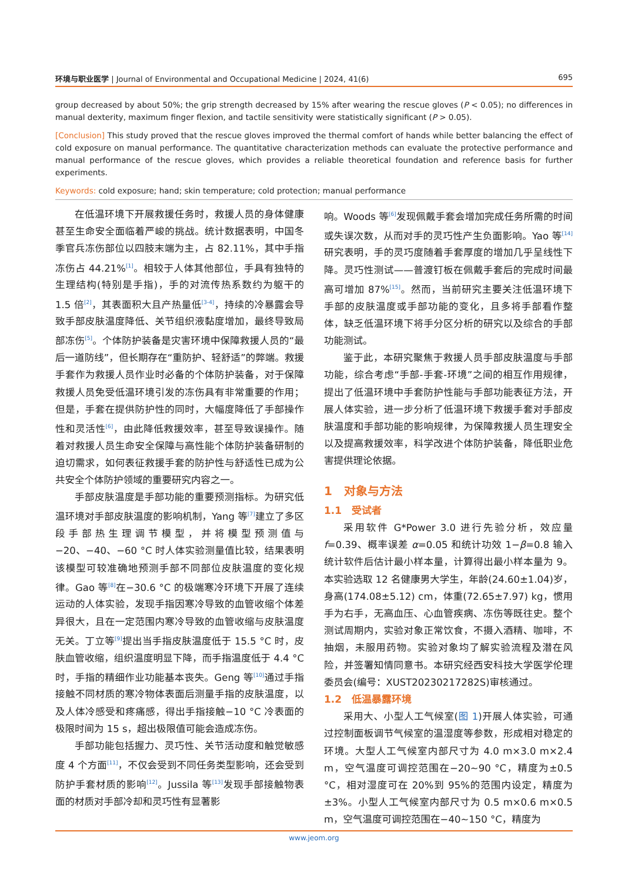环境与职业医学 | Journal of Environmental and Occupational Medicine | 2024, 41(6) 695
group decreased by about 50%; the grip strength decreased by 15% after wearing the rescue gloves (P < 0.05); no differences in manual dexterity, maximum finger flexion, and tactile sensitivity were statistically significant (P > 0.05).
[Conclusion] This study proved that the rescue gloves improved the thermal comfort of hands while better balancing the effect of cold exposure on manual performance. The quantitative characterization methods can evaluate the protective performance and manual performance of the rescue gloves, which provides a reliable theoretical foundation and reference basis for further experiments.
Keywords: cold exposure; hand; skin temperature; cold protection; manual performance
在低温环境下开展救援任务时，救援人员的身体健康甚至生命安全面临着严峻的挑战。统计数据表明，中国冬季官兵冻伤部位以四肢末端为主，占 82.11%，其中手指冻伤占 44.21%<sup>[1]</sup>。相较于人体其他部位，手具有独特的生理结构(特别是手指)，手的对流传热系数约为躯干的 1.5 倍<sup>[2]</sup>，其表面积大且产热量低<sup>[3-4]</sup>，持续的冷暴露会导致手部皮肤温度降低、关节组织液黏度增加，最终导致局部冻伤<sup>[5]</sup>。个体防护装备是灾害环境中保障救援人员的“最后一道防线”，但长期存在“重防护、轻舒适”的弊端。救援手套作为救援人员作业时必备的个体防护装备，对于保障救援人员免受低温环境引发的冻伤具有非常重要的作用；但是，手套在提供防护性的同时，大幅度降低了手部操作性和灵活性<sup>[6]</sup>，由此降低救援效率，甚至导致误操作。随着对救援人员生命安全保障与高性能个体防护装备研制的迫切需求，如何表征救援手套的防护性与舒适性已成为公共安全个体防护领域的重要研究内容之一。
手部皮肤温度是手部功能的重要预测指标。为研究低温环境对手部皮肤温度的影响机制，Yang 等<sup>[7]</sup>建立了多区段手部热生理调节模型，并将模型预测值与 −20、−40、−60 °C 时人体实验测量值比较，结果表明该模型可较准确地预测手部不同部位皮肤温度的变化规律。Gao 等<sup>[8]</sup>在−30.6 °C 的极端寒冷环境下开展了连续运动的人体实验，发现手指因寒冷导致的血管收缩个体差异很大，且在一定范围内寒冷导致的血管收缩与皮肤温度无关。丁立等<sup>[9]</sup>提出当手指皮肤温度低于 15.5 °C 时，皮肤血管收缩，组织温度明显下降，而手指温度低于 4.4 °C 时，手指的精细作业功能基本丧失。Geng 等<sup>[10]</sup>通过手指接触不同材质的寒冷物体表面后测量手指的皮肤温度，以及人体冷感受和疼痛感，得出手指接触−10 °C 冷表面的极限时间为 15 s，超出极限值可能会造成冻伤。
手部功能包括握力、灵巧性、关节活动度和触觉敏感度 4 个方面<sup>[11]</sup>，不仅会受到不同任务类型影响，还会受到防护手套材质的影响<sup>[12]</sup>。Jussila 等<sup>[13]</sup>发现手部接触物表面的材质对手部冷却和灵巧性有显著影
响。Woods 等<sup>[6]</sup>发现佩戴手套会增加完成任务所需的时间或失误次数，从而对手的灵巧性产生负面影响。Yao 等<sup>[14]</sup>研究表明，手的灵巧度随着手套厚度的增加几乎呈线性下降。灵巧性测试——普渡钉板在佩戴手套后的完成时间最高可增加 87%<sup>[15]</sup>。然而，当前研究主要关注低温环境下手部的皮肤温度或手部功能的变化，且多将手部看作整体，缺乏低温环境下将手分区分析的研究以及综合的手部功能测试。
鉴于此，本研究聚焦于救援人员手部皮肤温度与手部功能，综合考虑“手部-手套-环境”之间的相互作用规律，提出了低温环境中手套防护性能与手部功能表征方法，开展人体实验，进一步分析了低温环境下救援手套对手部皮肤温度和手部功能的影响规律，为保障救援人员生理安全以及提高救援效率，科学改进个体防护装备，降低职业危害提供理论依据。
1　对象与方法
1.1　受试者
采用软件 G*Power 3.0 进行先验分析，效应量 f=0.39、概率误差 α=0.05 和统计功效 1−β=0.8 输入统计软件后估计最小样本量，计算得出最小样本量为 9。本实验选取 12 名健康男大学生，年龄(24.60±1.04)岁，身高(174.08±5.12) cm，体重(72.65±7.97) kg，惯用手为右手，无高血压、心血管疾病、冻伤等既往史。整个测试周期内，实验对象正常饮食，不摄入酒精、咖啡，不抽烟，未服用药物。实验对象均了解实验流程及潜在风险，并签署知情同意书。本研究经西安科技大学医学伦理委员会(编号：XUST20230217282S)审核通过。
1.2　低温暴露环境
采用大、小型人工气候室(图 1)开展人体实验，可通过控制面板调节气候室的温湿度等参数，形成相对稳定的环境。大型人工气候室内部尺寸为 4.0 m×3.0 m×2.4 m，空气温度可调控范围在−20~90 °C，精度为±0.5 °C，相对湿度可在 20%到 95%的范围内设定，精度为±3%。小型人工气候室内部尺寸为 0.5 m×0.6 m×0.5 m，空气温度可调控范围在−40~150 °C，精度为
www.jeom.org